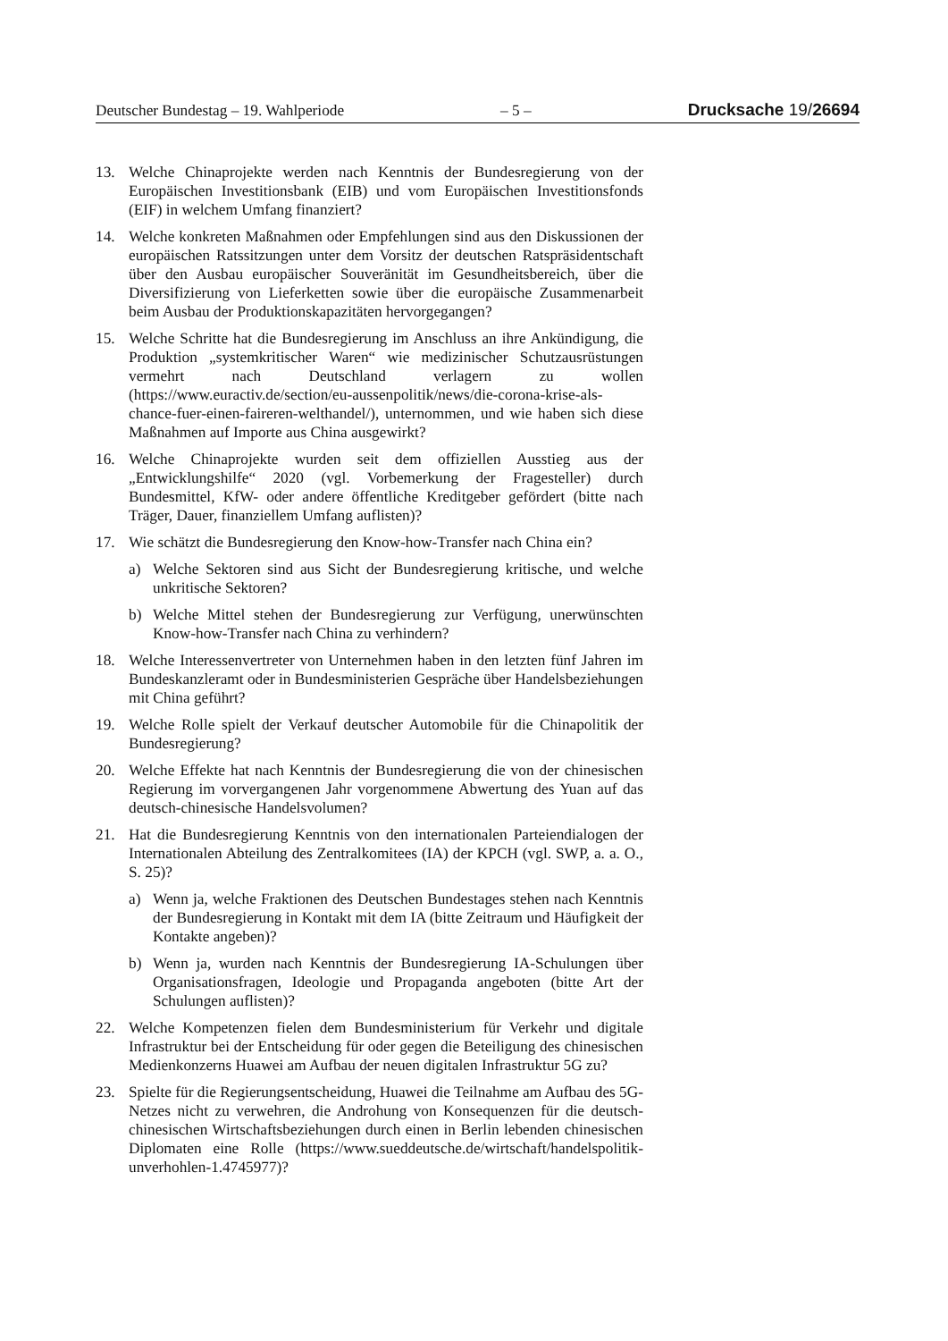Deutscher Bundestag – 19. Wahlperiode – 5 – Drucksache 19/26694
13. Welche Chinaprojekte werden nach Kenntnis der Bundesregierung von der Europäischen Investitionsbank (EIB) und vom Europäischen Investitionsfonds (EIF) in welchem Umfang finanziert?
14. Welche konkreten Maßnahmen oder Empfehlungen sind aus den Diskussionen der europäischen Ratssitzungen unter dem Vorsitz der deutschen Ratspräsidentschaft über den Ausbau europäischer Souveränität im Gesundheitsbereich, über die Diversifizierung von Lieferketten sowie über die europäische Zusammenarbeit beim Ausbau der Produktionskapazitäten hervorgegangen?
15. Welche Schritte hat die Bundesregierung im Anschluss an ihre Ankündigung, die Produktion „systemkritischer Waren“ wie medizinischer Schutzausrüstungen vermehrt nach Deutschland verlagern zu wollen (https://www.euractiv.de/section/eu-aussenpolitik/news/die-corona-krise-als-chance-fuer-einen-faireren-welthandel/), unternommen, und wie haben sich diese Maßnahmen auf Importe aus China ausgewirkt?
16. Welche Chinaprojekte wurden seit dem offiziellen Ausstieg aus der „Entwicklungshilfe“ 2020 (vgl. Vorbemerkung der Fragesteller) durch Bundesmittel, KfW- oder andere öffentliche Kreditgeber gefördert (bitte nach Träger, Dauer, finanziellem Umfang auflisten)?
17. Wie schätzt die Bundesregierung den Know-how-Transfer nach China ein?
a) Welche Sektoren sind aus Sicht der Bundesregierung kritische, und welche unkritische Sektoren?
b) Welche Mittel stehen der Bundesregierung zur Verfügung, unerwünschten Know-how-Transfer nach China zu verhindern?
18. Welche Interessenvertreter von Unternehmen haben in den letzten fünf Jahren im Bundeskanzleramt oder in Bundesministerien Gespräche über Handelsbeziehungen mit China geführt?
19. Welche Rolle spielt der Verkauf deutscher Automobile für die Chinapolitik der Bundesregierung?
20. Welche Effekte hat nach Kenntnis der Bundesregierung die von der chinesischen Regierung im vorvergangenen Jahr vorgenommene Abwertung des Yuan auf das deutsch-chinesische Handelsvolumen?
21. Hat die Bundesregierung Kenntnis von den internationalen Parteiendialogen der Internationalen Abteilung des Zentralkomitees (IA) der KPCH (vgl. SWP, a. a. O., S. 25)?
a) Wenn ja, welche Fraktionen des Deutschen Bundestages stehen nach Kenntnis der Bundesregierung in Kontakt mit dem IA (bitte Zeitraum und Häufigkeit der Kontakte angeben)?
b) Wenn ja, wurden nach Kenntnis der Bundesregierung IA-Schulungen über Organisationsfragen, Ideologie und Propaganda angeboten (bitte Art der Schulungen auflisten)?
22. Welche Kompetenzen fielen dem Bundesministerium für Verkehr und digitale Infrastruktur bei der Entscheidung für oder gegen die Beteiligung des chinesischen Medienkonzerns Huawei am Aufbau der neuen digitalen Infrastruktur 5G zu?
23. Spielte für die Regierungsentscheidung, Huawei die Teilnahme am Aufbau des 5G-Netzes nicht zu verwehren, die Androhung von Konsequenzen für die deutsch-chinesischen Wirtschaftsbeziehungen durch einen in Berlin lebenden chinesischen Diplomaten eine Rolle (https://www.sueddeutsche.de/wirtschaft/handelspolitik-unverhohlen-1.4745977)?